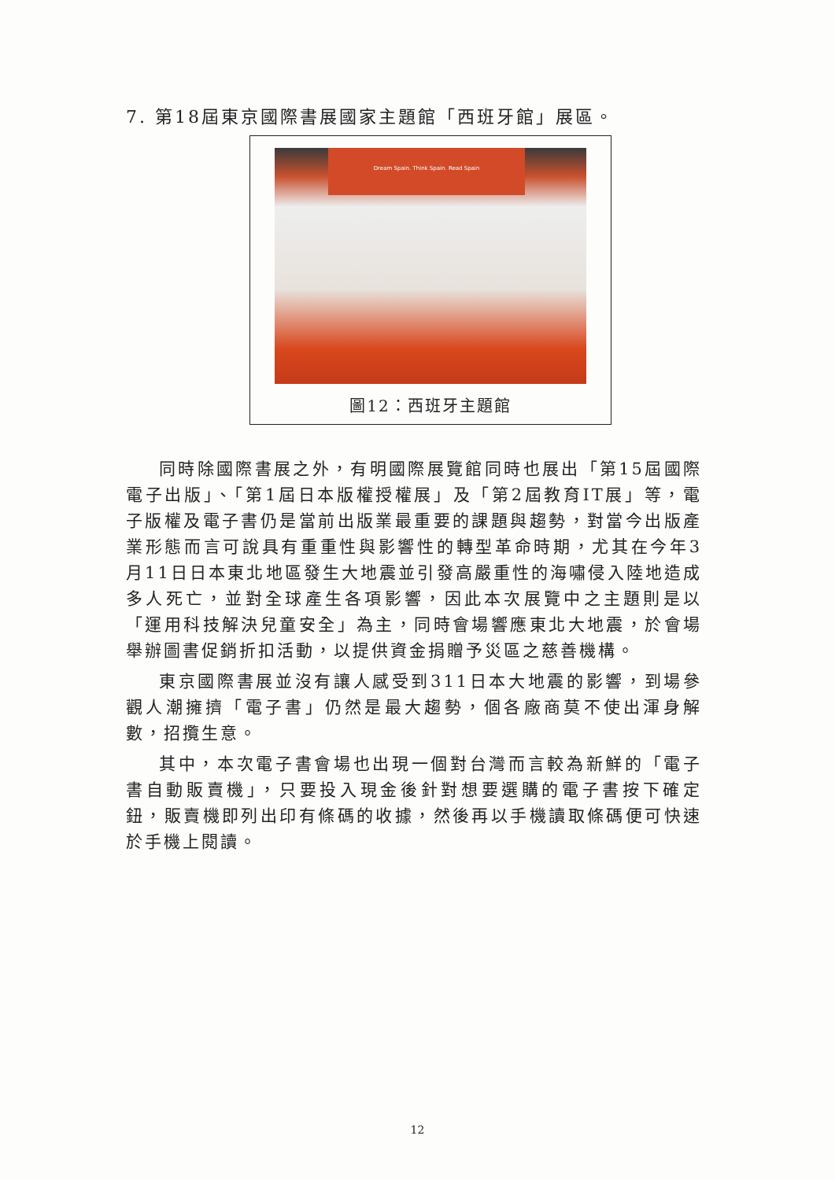7. 第18屆東京國際書展國家主題館「西班牙館」展區。
Dream Spain. Think Spain. Read Spain
圖12：西班牙主題館
同時除國際書展之外，有明國際展覽館同時也展出「第15屆國際電子出版」、「第1屆日本版權授權展」及「第2屆教育IT展」等，電子版權及電子書仍是當前出版業最重要的課題與趨勢，對當今出版產業形態而言可說具有重重性與影響性的轉型革命時期，尤其在今年3月11日日本東北地區發生大地震並引發高嚴重性的海嘯侵入陸地造成多人死亡，並對全球產生各項影響，因此本次展覽中之主題則是以「運用科技解決兒童安全」為主，同時會場響應東北大地震，於會場舉辦圖書促銷折扣活動，以提供資金捐贈予災區之慈善機構。
東京國際書展並沒有讓人感受到311日本大地震的影響，到場參觀人潮擁擠「電子書」仍然是最大趨勢，個各廠商莫不使出渾身解數，招攬生意。
其中，本次電子書會場也出現一個對台灣而言較為新鮮的「電子書自動販賣機」，只要投入現金後針對想要選購的電子書按下確定鈕，販賣機即列出印有條碼的收據，然後再以手機讀取條碼便可快速於手機上閱讀。
12